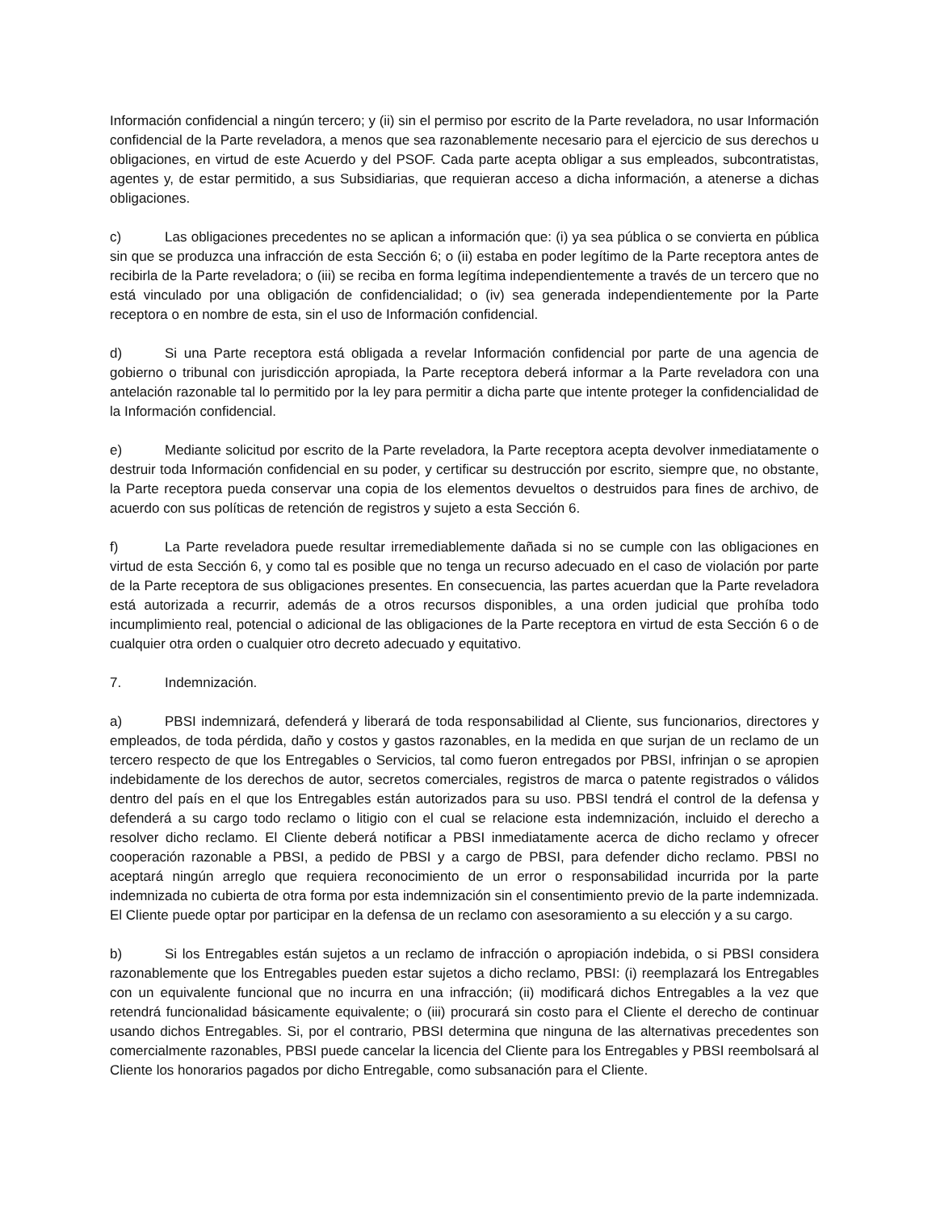Información confidencial a ningún tercero; y (ii) sin el permiso por escrito de la Parte reveladora, no usar Información confidencial de la Parte reveladora, a menos que sea razonablemente necesario para el ejercicio de sus derechos u obligaciones, en virtud de este Acuerdo y del PSOF. Cada parte acepta obligar a sus empleados, subcontratistas, agentes y, de estar permitido, a sus Subsidiarias, que requieran acceso a dicha información, a atenerse a dichas obligaciones.
c) Las obligaciones precedentes no se aplican a información que: (i) ya sea pública o se convierta en pública sin que se produzca una infracción de esta Sección 6; o (ii) estaba en poder legítimo de la Parte receptora antes de recibirla de la Parte reveladora; o (iii) se reciba en forma legítima independientemente a través de un tercero que no está vinculado por una obligación de confidencialidad; o (iv) sea generada independientemente por la Parte receptora o en nombre de esta, sin el uso de Información confidencial.
d) Si una Parte receptora está obligada a revelar Información confidencial por parte de una agencia de gobierno o tribunal con jurisdicción apropiada, la Parte receptora deberá informar a la Parte reveladora con una antelación razonable tal lo permitido por la ley para permitir a dicha parte que intente proteger la confidencialidad de la Información confidencial.
e) Mediante solicitud por escrito de la Parte reveladora, la Parte receptora acepta devolver inmediatamente o destruir toda Información confidencial en su poder, y certificar su destrucción por escrito, siempre que, no obstante, la Parte receptora pueda conservar una copia de los elementos devueltos o destruidos para fines de archivo, de acuerdo con sus políticas de retención de registros y sujeto a esta Sección 6.
f) La Parte reveladora puede resultar irremediablemente dañada si no se cumple con las obligaciones en virtud de esta Sección 6, y como tal es posible que no tenga un recurso adecuado en el caso de violación por parte de la Parte receptora de sus obligaciones presentes. En consecuencia, las partes acuerdan que la Parte reveladora está autorizada a recurrir, además de a otros recursos disponibles, a una orden judicial que prohíba todo incumplimiento real, potencial o adicional de las obligaciones de la Parte receptora en virtud de esta Sección 6 o de cualquier otra orden o cualquier otro decreto adecuado y equitativo.
7. Indemnización.
a) PBSI indemnizará, defenderá y liberará de toda responsabilidad al Cliente, sus funcionarios, directores y empleados, de toda pérdida, daño y costos y gastos razonables, en la medida en que surjan de un reclamo de un tercero respecto de que los Entregables o Servicios, tal como fueron entregados por PBSI, infrinjan o se apropien indebidamente de los derechos de autor, secretos comerciales, registros de marca o patente registrados o válidos dentro del país en el que los Entregables están autorizados para su uso. PBSI tendrá el control de la defensa y defenderá a su cargo todo reclamo o litigio con el cual se relacione esta indemnización, incluido el derecho a resolver dicho reclamo. El Cliente deberá notificar a PBSI inmediatamente acerca de dicho reclamo y ofrecer cooperación razonable a PBSI, a pedido de PBSI y a cargo de PBSI, para defender dicho reclamo. PBSI no aceptará ningún arreglo que requiera reconocimiento de un error o responsabilidad incurrida por la parte indemnizada no cubierta de otra forma por esta indemnización sin el consentimiento previo de la parte indemnizada. El Cliente puede optar por participar en la defensa de un reclamo con asesoramiento a su elección y a su cargo.
b) Si los Entregables están sujetos a un reclamo de infracción o apropiación indebida, o si PBSI considera razonablemente que los Entregables pueden estar sujetos a dicho reclamo, PBSI: (i) reemplazará los Entregables con un equivalente funcional que no incurra en una infracción; (ii) modificará dichos Entregables a la vez que retendrá funcionalidad básicamente equivalente; o (iii) procurará sin costo para el Cliente el derecho de continuar usando dichos Entregables. Si, por el contrario, PBSI determina que ninguna de las alternativas precedentes son comercialmente razonables, PBSI puede cancelar la licencia del Cliente para los Entregables y PBSI reembolsará al Cliente los honorarios pagados por dicho Entregable, como subsanación para el Cliente.